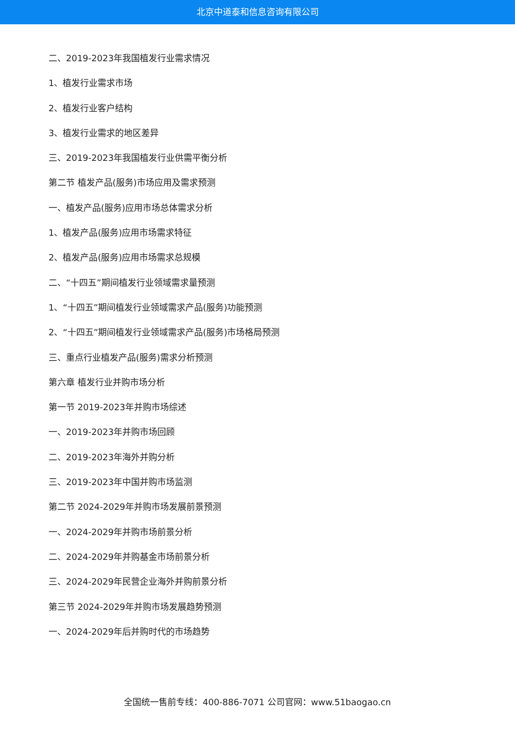北京中道泰和信息咨询有限公司
二、2019-2023年我国植发行业需求情况
1、植发行业需求市场
2、植发行业客户结构
3、植发行业需求的地区差异
三、2019-2023年我国植发行业供需平衡分析
第二节 植发产品(服务)市场应用及需求预测
一、植发产品(服务)应用市场总体需求分析
1、植发产品(服务)应用市场需求特征
2、植发产品(服务)应用市场需求总规模
二、“十四五”期间植发行业领域需求量预测
1、“十四五”期间植发行业领域需求产品(服务)功能预测
2、“十四五”期间植发行业领域需求产品(服务)市场格局预测
三、重点行业植发产品(服务)需求分析预测
第六章 植发行业并购市场分析
第一节 2019-2023年并购市场综述
一、2019-2023年并购市场回顾
二、2019-2023年海外并购分析
三、2019-2023年中国并购市场监测
第二节 2024-2029年并购市场发展前景预测
一、2024-2029年并购市场前景分析
二、2024-2029年并购基金市场前景分析
三、2024-2029年民营企业海外并购前景分析
第三节 2024-2029年并购市场发展趋势预测
一、2024-2029年后并购时代的市场趋势
全国统一售前专线：400-886-7071 公司官网：www.51baogao.cn